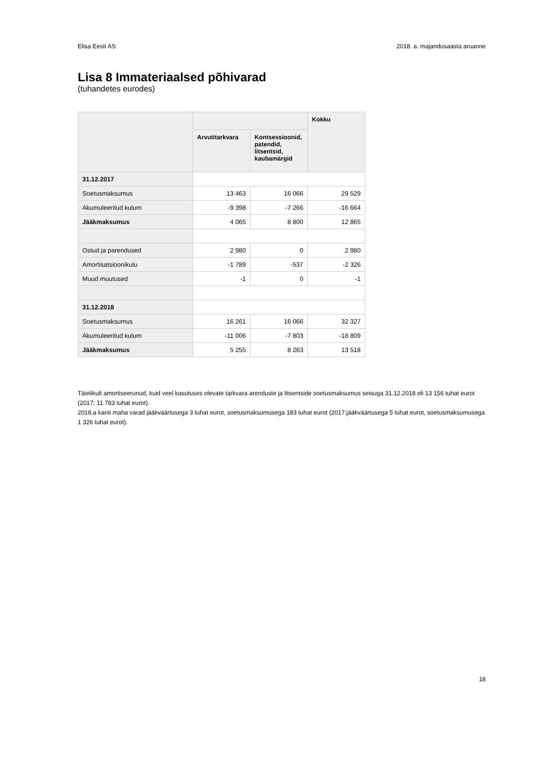Elisa Eesti AS 2018. a. majandusaasta aruanne
Lisa 8 Immateriaalsed põhivarad
(tuhandetes eurodes)
| | | | Kokku |
| --- | --- | --- | --- |
| | Arvutitarkvara | Kontsessioonid, patendid, litsentsid, kaubamärgid | |
| 31.12.2017 | | | |
| Soetusmaksumus | 13 463 | 16 066 | 29 529 |
| Akumuleeritud kulum | -9 398 | -7 266 | -16 664 |
| Jääkmaksumus | 4 065 | 8 800 | 12 865 |
| Ostud ja parendused | 2 980 | 0 | 2 980 |
| Amortisatsioonikulu | -1 789 | -537 | -2 326 |
| Muud muutused | -1 | 0 | -1 |
| 31.12.2018 | | | |
| Soetusmaksumus | 16 261 | 16 066 | 32 327 |
| Akumuleeritud kulum | -11 006 | -7 803 | -18 809 |
| Jääkmaksumus | 5 255 | 8 263 | 13 518 |
Täielikult amortiseerunud, kuid veel kasutuses olevate tarkvara arenduste ja litsentside soetusmaksumus seisuga 31.12.2018 oli 13 156 tuhat eurot (2017: 11 783 tuhat eurot).
2018.a kanti maha varad jääkväärtusega 3 tuhat eurot, soetusmaksumusega 183 tuhat eurot (2017:jääkväärtusega 5 tuhat eurot, soetusmaksumusega 1 326 tuhat eurot).
18